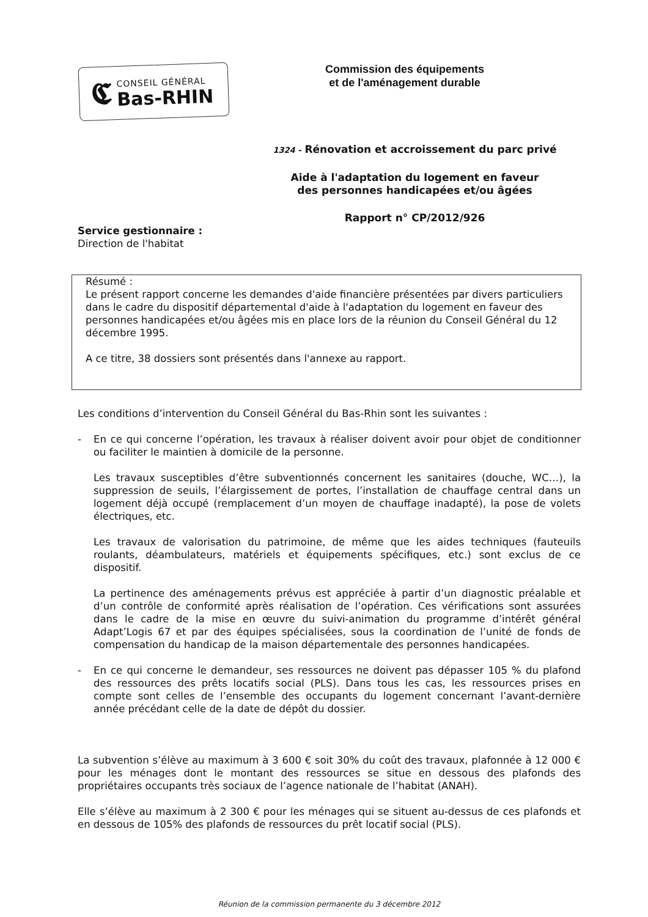𝕮
CONSEIL GÉNÉRAL
Bas-RHIN
Commission des équipements
et de l'aménagement durable
1324 - Rénovation et accroissement du parc privé
Aide à l'adaptation du logement en faveur
des personnes handicapées et/ou âgées
Rapport n° CP/2012/926
Service gestionnaire :
Direction de l'habitat
Résumé :
Le présent rapport concerne les demandes d'aide financière présentées par divers particuliers dans le cadre du dispositif départemental d'aide à l'adaptation du logement en faveur des personnes handicapées et/ou âgées mis en place lors de la réunion du Conseil Général du 12 décembre 1995.
A ce titre, 38 dossiers sont présentés dans l'annexe au rapport.
Les conditions d’intervention du Conseil Général du Bas-Rhin sont les suivantes :
- En ce qui concerne l’opération, les travaux à réaliser doivent avoir pour objet de conditionner ou faciliter le maintien à domicile de la personne.
Les travaux susceptibles d’être subventionnés concernent les sanitaires (douche, WC…), la suppression de seuils, l’élargissement de portes, l’installation de chauffage central dans un logement déjà occupé (remplacement d’un moyen de chauffage inadapté), la pose de volets électriques, etc.
Les travaux de valorisation du patrimoine, de même que les aides techniques (fauteuils roulants, déambulateurs, matériels et équipements spécifiques, etc.) sont exclus de ce dispositif.
La pertinence des aménagements prévus est appréciée à partir d’un diagnostic préalable et d’un contrôle de conformité après réalisation de l’opération. Ces vérifications sont assurées dans le cadre de la mise en œuvre du suivi-animation du programme d’intérêt général Adapt’Logis 67 et par des équipes spécialisées, sous la coordination de l’unité de fonds de compensation du handicap de la maison départementale des personnes handicapées.
- En ce qui concerne le demandeur, ses ressources ne doivent pas dépasser 105 % du plafond des ressources des prêts locatifs social (PLS). Dans tous les cas, les ressources prises en compte sont celles de l’ensemble des occupants du logement concernant l’avant-dernière année précédant celle de la date de dépôt du dossier.
La subvention s’élève au maximum à 3 600 € soit 30% du coût des travaux, plafonnée à 12 000 € pour les ménages dont le montant des ressources se situe en dessous des plafonds des propriétaires occupants très sociaux de l’agence nationale de l’habitat (ANAH).
Elle s’élève au maximum à 2 300 € pour les ménages qui se situent au-dessus de ces plafonds et en dessous de 105% des plafonds de ressources du prêt locatif social (PLS).
Réunion de la commission permanente du 3 décembre 2012